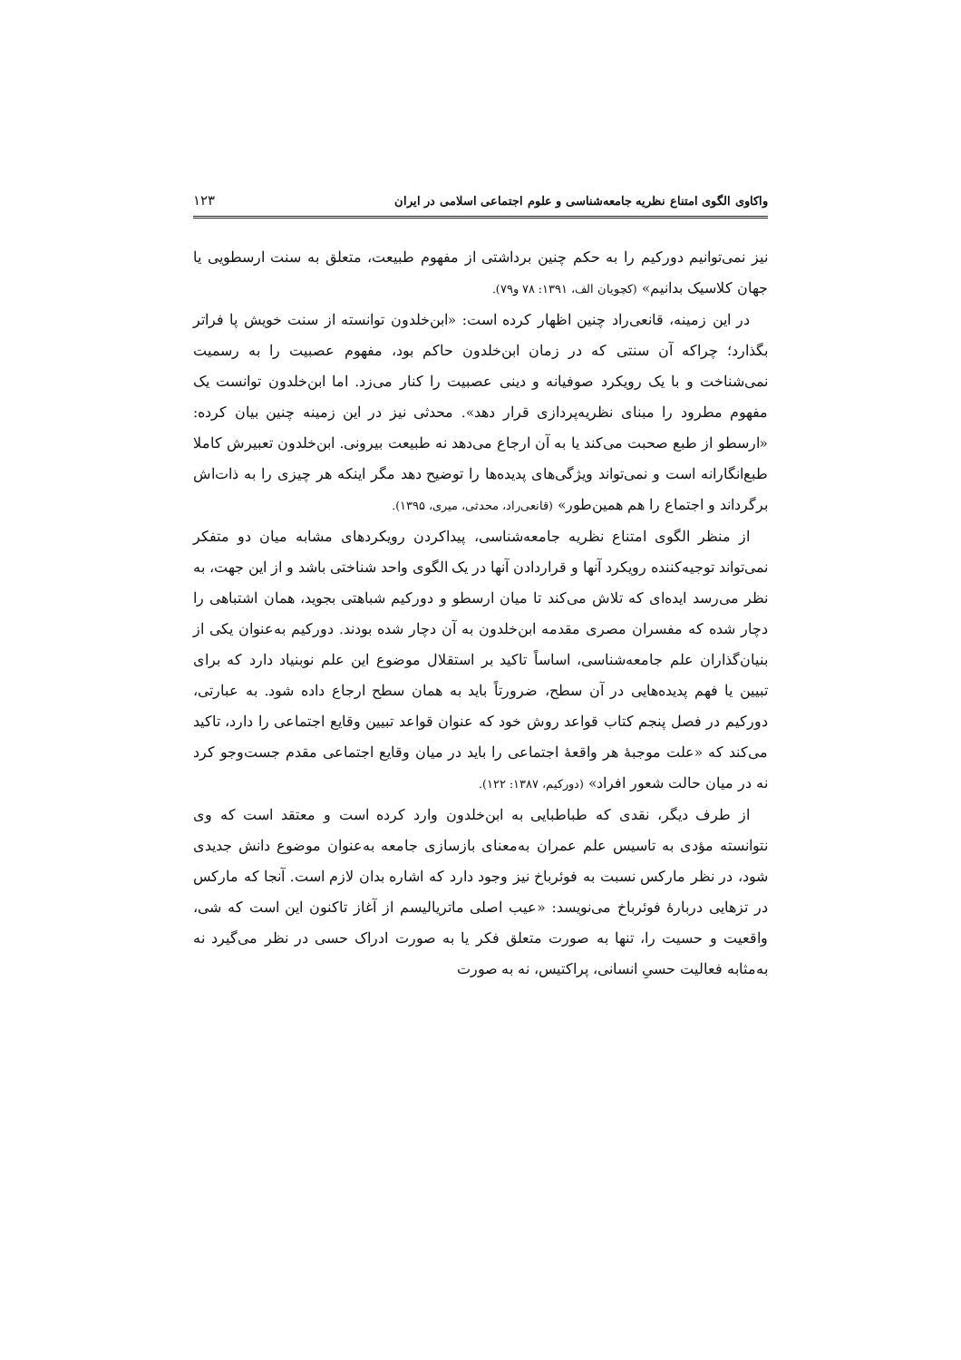واکاوی الگوی امتناع نظریه جامعه‌شناسی و علوم اجتماعی اسلامی در ایران ۱۲۳
نیز نمی‌توانیم دورکیم را به حکم چنین برداشتی از مفهوم طبیعت، متعلق به سنت ارسطویی یا جهان کلاسیک بدانیم» (کچویان الف، ۱۳۹۱: ۷۸ و۷۹).
در این زمینه، قانعی‌راد چنین اظهار کرده است: «ابن‌خلدون توانسته از سنت خویش پا فراتر بگذارد؛ چراکه آن سنتی که در زمان ابن‌خلدون حاکم بود، مفهوم عصبیت را به رسمیت نمی‌شناخت و با یک رویکرد صوفیانه و دینی عصبیت را کنار می‌زد. اما ابن‌خلدون توانست یک مفهوم مطرود را مبنای نظریه‌پردازی قرار دهد». محدثی نیز در این زمینه چنین بیان کرده: «ارسطو از طبع صحبت می‌کند یا به آن ارجاع می‌دهد نه طبیعت بیرونی. ابن‌خلدون تعبیرش کاملا طبع‌انگارانه است و نمی‌تواند ویژگی‌های پدیده‌ها را توضیح دهد مگر اینکه هر چیزی را به ذات‌اش برگرداند و اجتماع را هم همین‌طور» (قانعی‌راد، محدثی، میری، ۱۳۹۵).
از منظر الگوی امتناع نظریه جامعه‌شناسی، پیداکردن رویکردهای مشابه میان دو متفکر نمی‌تواند توجیه‌کننده رویکرد آنها و قراردادن آنها در یک الگوی واحد شناختی باشد و از این جهت، به نظر می‌رسد ایده‌ای که تلاش می‌کند تا میان ارسطو و دورکیم شباهتی بجوید، همان اشتباهی را دچار شده که مفسران مصری مقدمه ابن‌خلدون به آن دچار شده بودند. دورکیم به‌عنوان یکی از بنیان‌گذاران علم جامعه‌شناسی، اساساً تاکید بر استقلال موضوع این علم نوبنیاد دارد که برای تبیین یا فهم پدیده‌هایی در آن سطح، ضرورتاً باید به همان سطح ارجاع داده شود. به عبارتی، دورکیم در فصل پنجم کتاب قواعد روش خود که عنوان قواعد تبیین وقایع اجتماعی را دارد، تاکید می‌کند که «علت موجبهٔ هر واقعهٔ اجتماعی را باید در میان وقایع اجتماعی مقدم جست‌وجو کرد نه در میان حالت شعور افراد» (دورکیم، ۱۳۸۷: ۱۲۲).
از طرف دیگر، نقدی که طباطبایی به ابن‌خلدون وارد کرده است و معتقد است که وی نتوانسته مؤدی به تاسیس علم عمران به‌معنای بازسازی جامعه به‌عنوان موضوع دانش جدیدی شود، در نظر مارکس نسبت به فوئرباخ نیز وجود دارد که اشاره بدان لازم است. آنجا که مارکس در تزهایی دربارهٔ فوئرباخ می‌نویسد: «عیب اصلی ماتریالیسم از آغاز تاکنون این است که شی، واقعیت و حسیت را، تنها به صورت متعلق فکر یا به صورت ادراک حسی در نظر می‌گیرد نه به‌مثابه فعالیت حسیِ انسانی، پراکتیس، نه به صورت